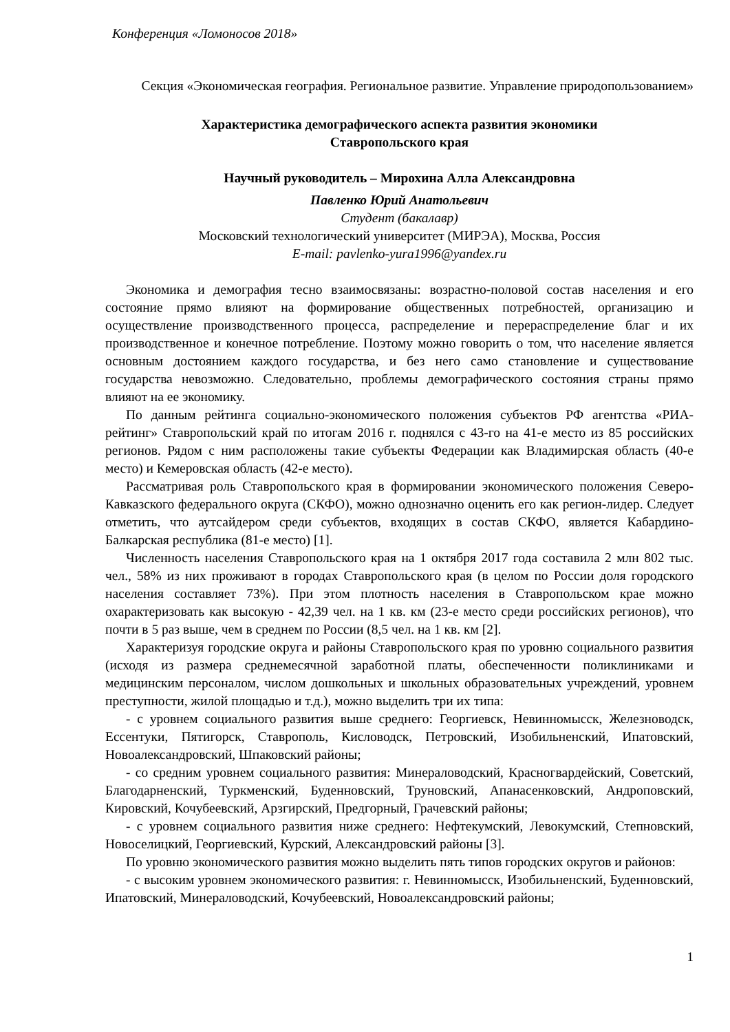Конференция «Ломоносов 2018»
Секция «Экономическая география. Региональное развитие. Управление природопользованием»
Характеристика демографического аспекта развития экономики
Ставропольского края
Научный руководитель – Мирохина Алла Александровна
Павленко Юрий Анатольевич
Студент (бакалавр)
Московский технологический университет (МИРЭА), Москва, Россия
E-mail: pavlenko-yura1996@yandex.ru
Экономика и демография тесно взаимосвязаны: возрастно-половой состав населения и его состояние прямо влияют на формирование общественных потребностей, организацию и осуществление производственного процесса, распределение и перераспределение благ и их производственное и конечное потребление. Поэтому можно говорить о том, что население является основным достоянием каждого государства, и без него само становление и существование государства невозможно. Следовательно, проблемы демографического состояния страны прямо влияют на ее экономику.
По данным рейтинга социально-экономического положения субъектов РФ агентства «РИА-рейтинг» Ставропольский край по итогам 2016 г. поднялся с 43-го на 41-е место из 85 российских регионов. Рядом с ним расположены такие субъекты Федерации как Владимирская область (40-е место) и Кемеровская область (42-е место).
Рассматривая роль Ставропольского края в формировании экономического положения Северо-Кавказского федерального округа (СКФО), можно однозначно оценить его как регион-лидер. Следует отметить, что аутсайдером среди субъектов, входящих в состав СКФО, является Кабардино-Балкарская республика (81-е место) [1].
Численность населения Ставропольского края на 1 октября 2017 года составила 2 млн 802 тыс. чел., 58% из них проживают в городах Ставропольского края (в целом по России доля городского населения составляет 73%). При этом плотность населения в Ставропольском крае можно охарактеризовать как высокую - 42,39 чел. на 1 кв. км (23-е место среди российских регионов), что почти в 5 раз выше, чем в среднем по России (8,5 чел. на 1 кв. км [2].
Характеризуя городские округа и районы Ставропольского края по уровню социального развития (исходя из размера среднемесячной заработной платы, обеспеченности поликлиниками и медицинским персоналом, числом дошкольных и школьных образовательных учреждений, уровнем преступности, жилой площадью и т.д.), можно выделить три их типа:
- с уровнем социального развития выше среднего: Георгиевск, Невинномысск, Железноводск, Ессентуки, Пятигорск, Ставрополь, Кисловодск, Петровский, Изобильненский, Ипатовский, Новоалександровский, Шпаковский районы;
- со средним уровнем социального развития: Минераловодский, Красногвардейский, Советский, Благодарненский, Туркменский, Буденновский, Труновский, Апанасенковский, Андроповский, Кировский, Кочубеевский, Арзгирский, Предгорный, Грачевский районы;
- с уровнем социального развития ниже среднего: Нефтекумский, Левокумский, Степновский, Новоселицкий, Георгиевский, Курский, Александровский районы [3].
По уровню экономического развития можно выделить пять типов городских округов и районов:
- с высоким уровнем экономического развития: г. Невинномысск, Изобильненский, Буденновский, Ипатовский, Минераловодский, Кочубеевский, Новоалександровский районы;
1